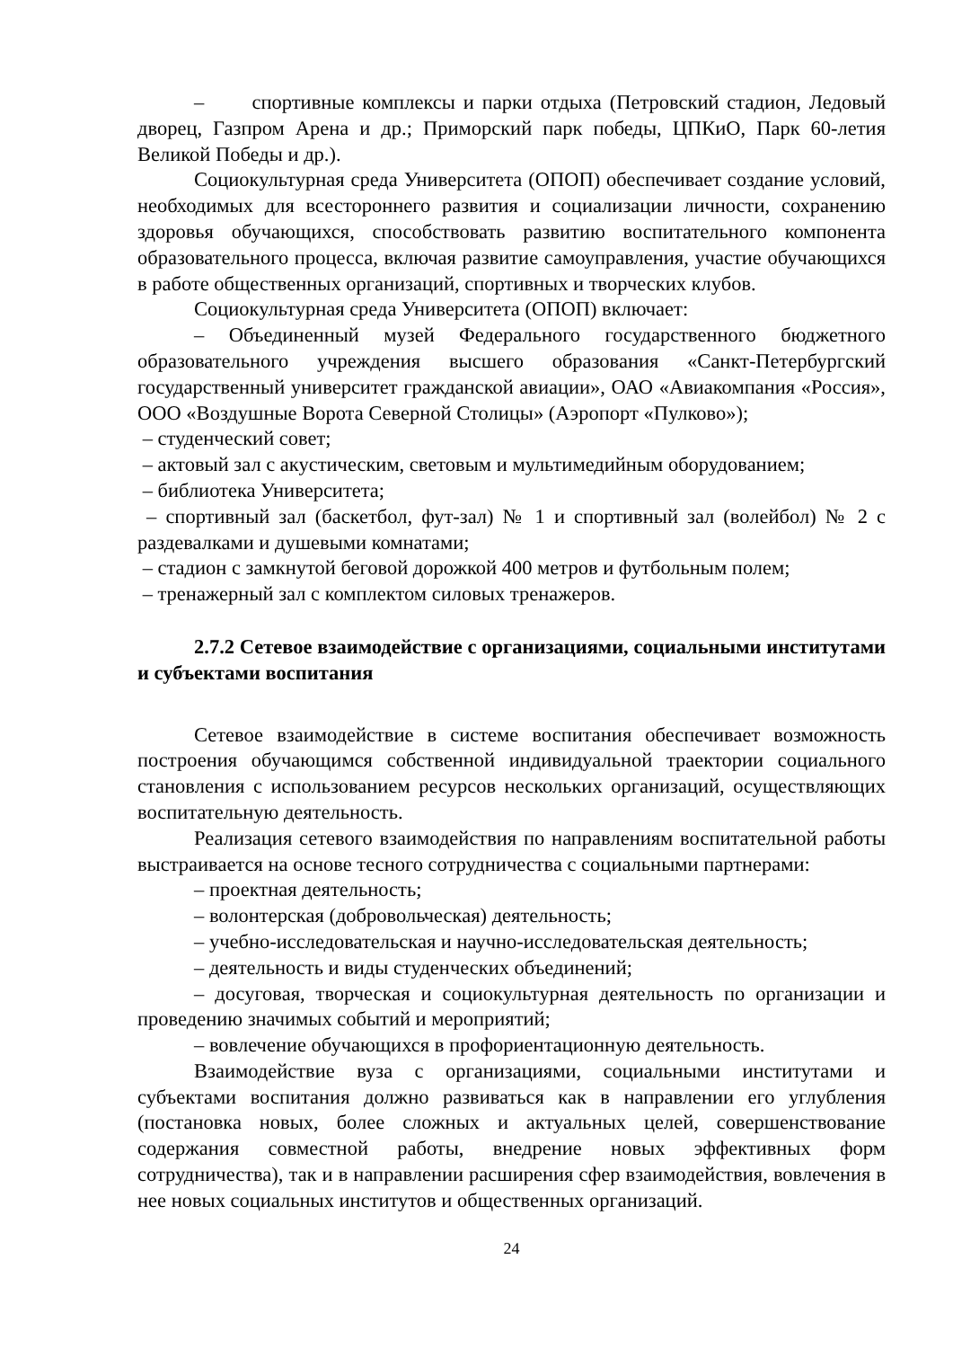– спортивные комплексы и парки отдыха (Петровский стадион, Ледовый дворец, Газпром Арена и др.; Приморский парк победы, ЦПКиО, Парк 60-летия Великой Победы и др.).
Социокультурная среда Университета (ОПОП) обеспечивает создание условий, необходимых для всестороннего развития и социализации личности, сохранению здоровья обучающихся, способствовать развитию воспитательного компонента образовательного процесса, включая развитие самоуправления, участие обучающихся в работе общественных организаций, спортивных и творческих клубов.
Социокультурная среда Университета (ОПОП) включает:
– Объединенный музей Федерального государственного бюджетного образовательного учреждения высшего образования «Санкт-Петербургский государственный университет гражданской авиации», ОАО «Авиакомпания «Россия», ООО «Воздушные Ворота Северной Столицы» (Аэропорт «Пулково»);
– студенческий совет;
– актовый зал с акустическим, световым и мультимедийным оборудованием;
– библиотека Университета;
– спортивный зал (баскетбол, фут-зал) № 1 и спортивный зал (волейбол) № 2 с раздевалками и душевыми комнатами;
– стадион с замкнутой беговой дорожкой 400 метров и футбольным полем;
– тренажерный зал с комплектом силовых тренажеров.
2.7.2 Сетевое взаимодействие с организациями, социальными институтами и субъектами воспитания
Сетевое взаимодействие в системе воспитания обеспечивает возможность построения обучающимся собственной индивидуальной траектории социального становления с использованием ресурсов нескольких организаций, осуществляющих воспитательную деятельность.
Реализация сетевого взаимодействия по направлениям воспитательной работы выстраивается на основе тесного сотрудничества с социальными партнерами:
– проектная деятельность;
– волонтерская (добровольческая) деятельность;
– учебно-исследовательская и научно-исследовательская деятельность;
– деятельность и виды студенческих объединений;
– досуговая, творческая и социокультурная деятельность по организации и проведению значимых событий и мероприятий;
– вовлечение обучающихся в профориентационную деятельность.
Взаимодействие вуза с организациями, социальными институтами и субъектами воспитания должно развиваться как в направлении его углубления (постановка новых, более сложных и актуальных целей, совершенствование содержания совместной работы, внедрение новых эффективных форм сотрудничества), так и в направлении расширения сфер взаимодействия, вовлечения в нее новых социальных институтов и общественных организаций.
24